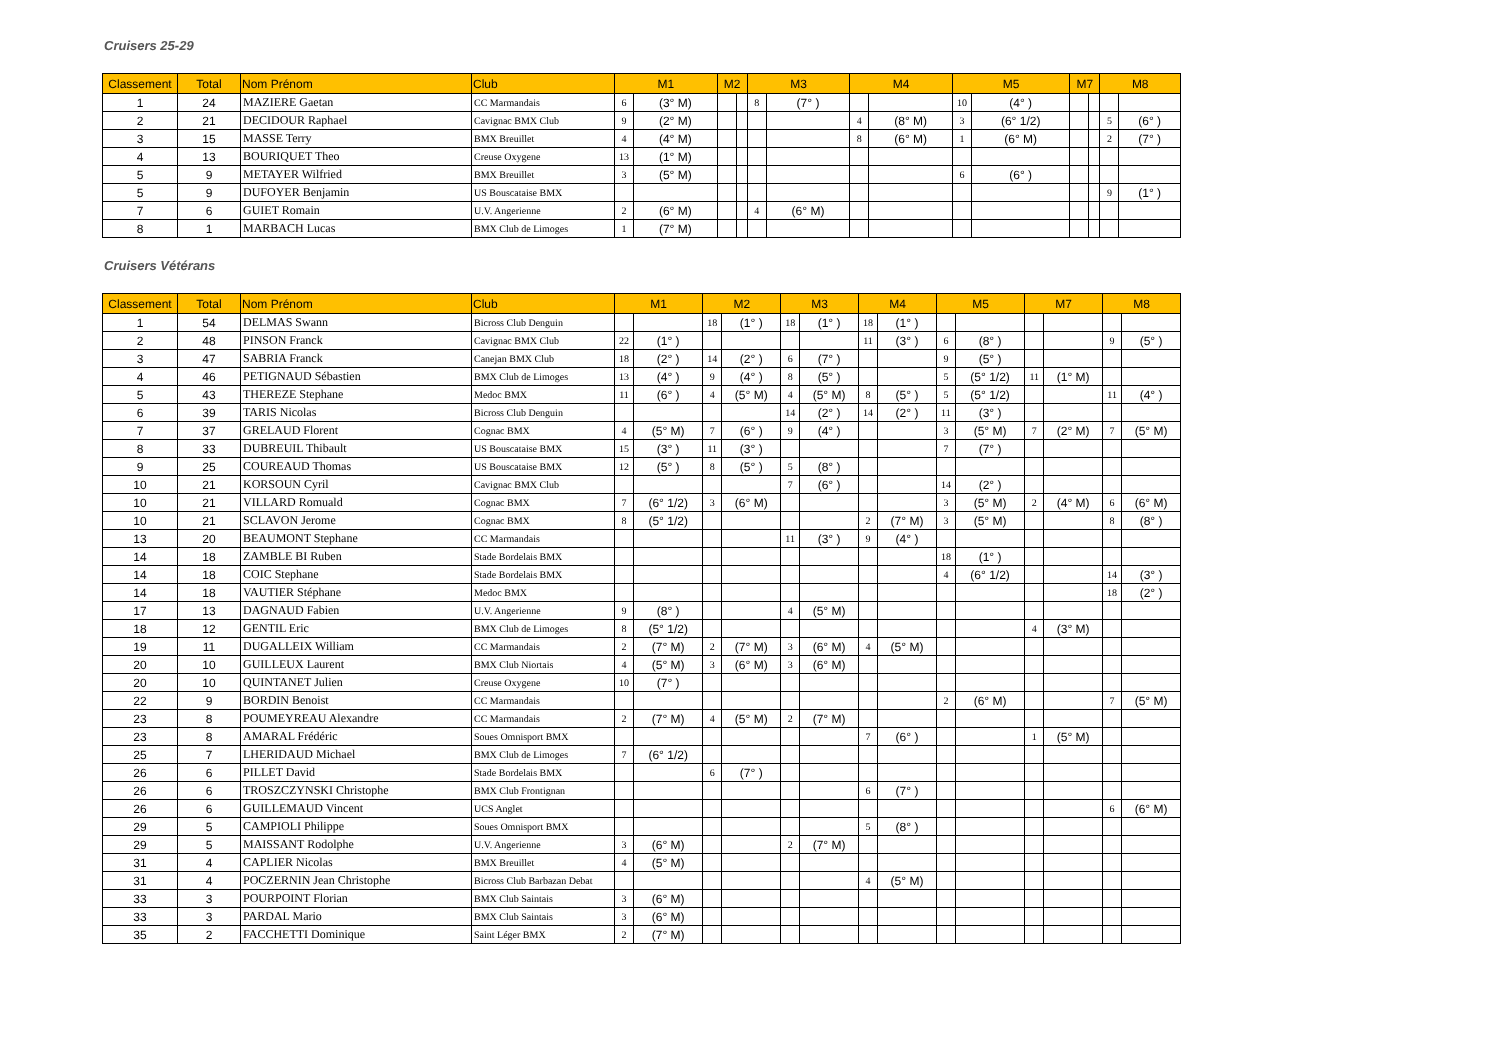Cruisers 25-29
| Classement | Total | Nom Prénom | Club | M1 | | M2 | | M3 | | M4 | | M5 | | M7 | | M8 | |
| --- | --- | --- | --- | --- | --- | --- | --- | --- | --- | --- | --- | --- | --- | --- | --- | --- | --- |
| 1 | 24 | MAZIERE Gaetan | CC Marmandais | 6 | (3° M) | | | 8 | (7° ) | | | 10 | (4° ) | | | | |
| 2 | 21 | DECIDOUR Raphael | Cavignac BMX Club | 9 | (2° M) | | | | | 4 | (8° M) | 3 | (6° 1/2) | | | 5 | (6° ) |
| 3 | 15 | MASSE Terry | BMX Breuillet | 4 | (4° M) | | | | | 8 | (6° M) | 1 | (6° M) | | | 2 | (7° ) |
| 4 | 13 | BOURIQUET Theo | Creuse Oxygene | 13 | (1° M) | | | | | | | | | | | | |
| 5 | 9 | METAYER Wilfried | BMX Breuillet | 3 | (5° M) | | | | | | | 6 | (6° ) | | | | |
| 5 | 9 | DUFOYER Benjamin | US Bouscataise BMX | | | | | | | | | | | | | 9 | (1° ) |
| 7 | 6 | GUIET Romain | U.V. Angerienne | 2 | (6° M) | | | 4 | (6° M) | | | | | | | | |
| 8 | 1 | MARBACH Lucas | BMX Club de Limoges | 1 | (7° M) | | | | | | | | | | | | |
Cruisers Vétérans
| Classement | Total | Nom Prénom | Club | M1 | | M2 | | M3 | | M4 | | M5 | | M7 | | M8 | |
| --- | --- | --- | --- | --- | --- | --- | --- | --- | --- | --- | --- | --- | --- | --- | --- | --- | --- |
| 1 | 54 | DELMAS Swann | Bicross Club Denguin | | | 18 | (1° ) | 18 | (1° ) | 18 | (1° ) | | | | | | |
| 2 | 48 | PINSON Franck | Cavignac BMX Club | 22 | (1° ) | | | | | 11 | (3° ) | 6 | (8° ) | | | 9 | (5° ) |
| 3 | 47 | SABRIA Franck | Canejan BMX Club | 18 | (2° ) | 14 | (2° ) | 6 | (7° ) | | | 9 | (5° ) | | | | |
| 4 | 46 | PETIGNAUD Sébastien | BMX Club de Limoges | 13 | (4° ) | 9 | (4° ) | 8 | (5° ) | | | 5 | (5° 1/2) | 11 | (1° M) | | |
| 5 | 43 | THEREZE Stephane | Medoc BMX | 11 | (6° ) | 4 | (5° M) | 4 | (5° M) | 8 | (5° ) | 5 | (5° 1/2) | | | 11 | (4° ) |
| 6 | 39 | TARIS Nicolas | Bicross Club Denguin | | | | | 14 | (2° ) | 14 | (2° ) | 11 | (3° ) | | | | |
| 7 | 37 | GRELAUD Florent | Cognac BMX | 4 | (5° M) | 7 | (6° ) | 9 | (4° ) | | | 3 | (5° M) | 7 | (2° M) | 7 | (5° M) |
| 8 | 33 | DUBREUIL Thibault | US Bouscataise BMX | 15 | (3° ) | 11 | (3° ) | | | | | 7 | (7° ) | | | | |
| 9 | 25 | COUREAUD Thomas | US Bouscataise BMX | 12 | (5° ) | 8 | (5° ) | 5 | (8° ) | | | | | | | | |
| 10 | 21 | KORSOUN Cyril | Cavignac BMX Club | | | | | 7 | (6° ) | | | 14 | (2° ) | | | | |
| 10 | 21 | VILLARD Romuald | Cognac BMX | 7 | (6° 1/2) | 3 | (6° M) | | | | | 3 | (5° M) | 2 | (4° M) | 6 | (6° M) |
| 10 | 21 | SCLAVON Jerome | Cognac BMX | 8 | (5° 1/2) | | | | | 2 | (7° M) | 3 | (5° M) | | | 8 | (8° ) |
| 13 | 20 | BEAUMONT Stephane | CC Marmandais | | | | | 11 | (3° ) | 9 | (4° ) | | | | | | |
| 14 | 18 | ZAMBLE BI Ruben | Stade Bordelais BMX | | | | | | | | | 18 | (1° ) | | | | |
| 14 | 18 | COIC Stephane | Stade Bordelais BMX | | | | | | | | | 4 | (6° 1/2) | | | 14 | (3° ) |
| 14 | 18 | VAUTIER Stéphane | Medoc BMX | | | | | | | | | | | | | 18 | (2° ) |
| 17 | 13 | DAGNAUD Fabien | U.V. Angerienne | 9 | (8° ) | | | 4 | (5° M) | | | | | | | | |
| 18 | 12 | GENTIL Eric | BMX Club de Limoges | 8 | (5° 1/2) | | | | | | | | | 4 | (3° M) | | |
| 19 | 11 | DUGALLEIX William | CC Marmandais | 2 | (7° M) | 2 | (7° M) | 3 | (6° M) | 4 | (5° M) | | | | | | |
| 20 | 10 | GUILLEUX Laurent | BMX Club Niortais | 4 | (5° M) | 3 | (6° M) | 3 | (6° M) | | | | | | | | |
| 20 | 10 | QUINTANET Julien | Creuse Oxygene | 10 | (7° ) | | | | | | | | | | | | |
| 22 | 9 | BORDIN Benoist | CC Marmandais | | | | | | | | | 2 | (6° M) | | | 7 | (5° M) |
| 23 | 8 | POUMEYREAU Alexandre | CC Marmandais | 2 | (7° M) | 4 | (5° M) | 2 | (7° M) | | | | | | | | |
| 23 | 8 | AMARAL Frédéric | Soues Omnisport BMX | | | | | | | 7 | (6° ) | | | 1 | (5° M) | | |
| 25 | 7 | LHERIDAUD Michael | BMX Club de Limoges | 7 | (6° 1/2) | | | | | | | | | | | | |
| 26 | 6 | PILLET David | Stade Bordelais BMX | | | 6 | (7° ) | | | | | | | | | | |
| 26 | 6 | TROSZCZYNSKI Christophe | BMX Club Frontignan | | | | | | | 6 | (7° ) | | | | | | |
| 26 | 6 | GUILLEMAUD Vincent | UCS Anglet | | | | | | | | | | | | | 6 | (6° M) |
| 29 | 5 | CAMPIOLI Philippe | Soues Omnisport BMX | | | | | | | 5 | (8° ) | | | | | | |
| 29 | 5 | MAISSANT Rodolphe | U.V. Angerienne | 3 | (6° M) | | | 2 | (7° M) | | | | | | | | |
| 31 | 4 | CAPLIER Nicolas | BMX Breuillet | 4 | (5° M) | | | | | | | | | | | | |
| 31 | 4 | POCZERNIN Jean Christophe | Bicross Club Barbazan Debat | | | | | | | 4 | (5° M) | | | | | | |
| 33 | 3 | POURPOINT Florian | BMX Club Saintais | 3 | (6° M) | | | | | | | | | | | | |
| 33 | 3 | PARDAL Mario | BMX Club Saintais | 3 | (6° M) | | | | | | | | | | | | |
| 35 | 2 | FACCHETTI Dominique | Saint Léger BMX | 2 | (7° M) | | | | | | | | | | | | |